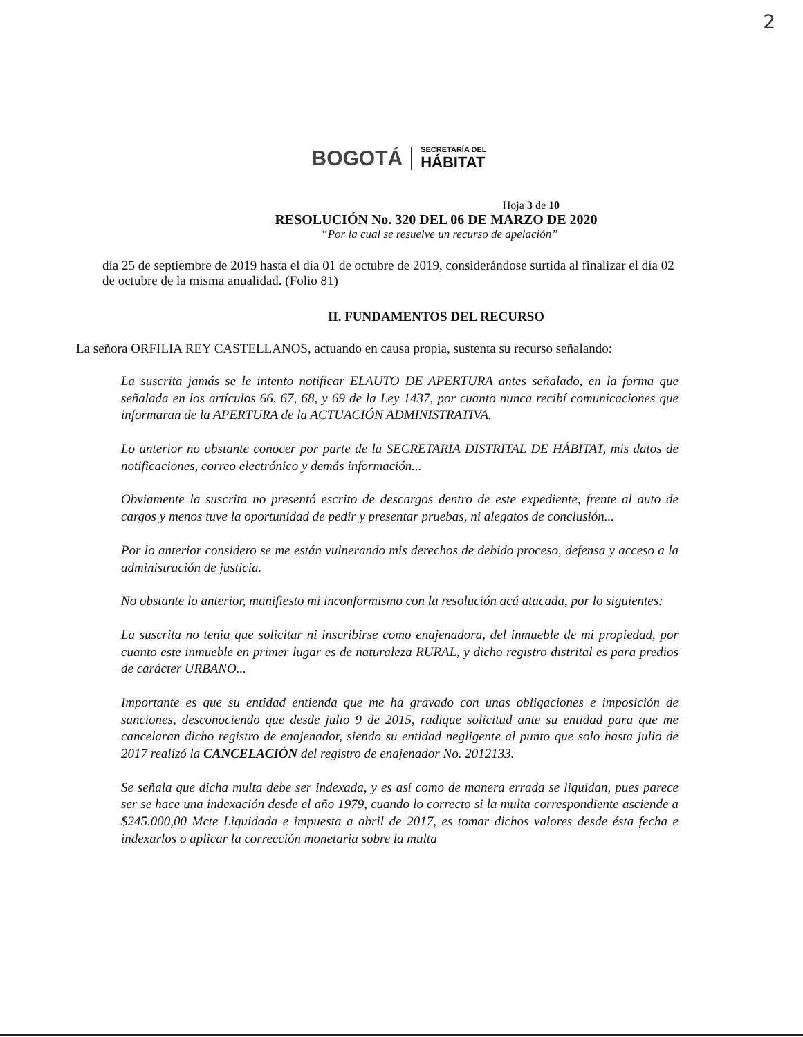2
BOGOTÁ
SECRETARÍA DEL
HÁBITAT
Hoja 3 de 10
RESOLUCIÓN No. 320 DEL 06 DE MARZO DE 2020
“Por la cual se resuelve un recurso de apelación”
día 25 de septiembre de 2019 hasta el día 01 de octubre de 2019, considerándose surtida al finalizar el día 02 de octubre de la misma anualidad. (Folio 81)
II. FUNDAMENTOS DEL RECURSO
La señora ORFILIA REY CASTELLANOS, actuando en causa propia, sustenta su recurso señalando:
La suscrita jamás se le intento notificar ELAUTO DE APERTURA antes señalado, en la forma que señalada en los artículos 66, 67, 68, y 69 de la Ley 1437, por cuanto nunca recibí comunicaciones que informaran de la APERTURA de la ACTUACIÓN ADMINISTRATIVA.
Lo anterior no obstante conocer por parte de la SECRETARIA DISTRITAL DE HÁBITAT, mis datos de notificaciones, correo electrónico y demás información...
Obviamente la suscrita no presentó escrito de descargos dentro de este expediente, frente al auto de cargos y menos tuve la oportunidad de pedir y presentar pruebas, ni alegatos de conclusión...
Por lo anterior considero se me están vulnerando mis derechos de debido proceso, defensa y acceso a la administración de justicia.
No obstante lo anterior, manifiesto mi inconformismo con la resolución acá atacada, por lo siguientes:
La suscrita no tenia que solicitar ni inscribirse como enajenadora, del inmueble de mi propiedad, por cuanto este inmueble en primer lugar es de naturaleza RURAL, y dicho registro distrital es para predios de carácter URBANO...
Importante es que su entidad entienda que me ha gravado con unas obligaciones e imposición de sanciones, desconociendo que desde julio 9 de 2015, radique solicitud ante su entidad para que me cancelaran dicho registro de enajenador, siendo su entidad negligente al punto que solo hasta julio de 2017 realizó la CANCELACIÓN del registro de enajenador No. 2012133.
Se señala que dicha multa debe ser indexada, y es así como de manera errada se liquidan, pues parece ser se hace una indexación desde el año 1979, cuando lo correcto si la multa correspondiente asciende a $245.000,00 Mcte Liquidada e impuesta a abril de 2017, es tomar dichos valores desde ésta fecha e indexarlos o aplicar la corrección monetaria sobre la multa